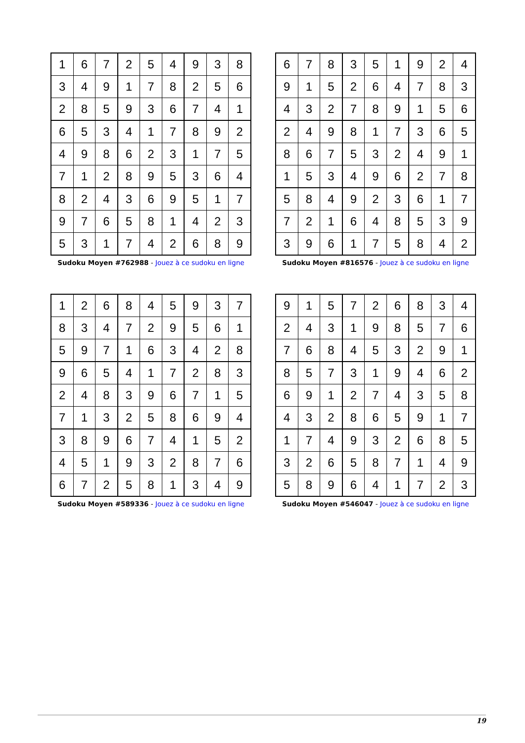| 1 | 6 | 7 | 2 | 5 | 4 | 9 | 3 | 8 |
| 3 | 4 | 9 | 1 | 7 | 8 | 2 | 5 | 6 |
| 2 | 8 | 5 | 9 | 3 | 6 | 7 | 4 | 1 |
| 6 | 5 | 3 | 4 | 1 | 7 | 8 | 9 | 2 |
| 4 | 9 | 8 | 6 | 2 | 3 | 1 | 7 | 5 |
| 7 | 1 | 2 | 8 | 9 | 5 | 3 | 6 | 4 |
| 8 | 2 | 4 | 3 | 6 | 9 | 5 | 1 | 7 |
| 9 | 7 | 6 | 5 | 8 | 1 | 4 | 2 | 3 |
| 5 | 3 | 1 | 7 | 4 | 2 | 6 | 8 | 9 |
Sudoku Moyen #762988 - Jouez à ce sudoku en ligne
| 6 | 7 | 8 | 3 | 5 | 1 | 9 | 2 | 4 |
| 9 | 1 | 5 | 2 | 6 | 4 | 7 | 8 | 3 |
| 4 | 3 | 2 | 7 | 8 | 9 | 1 | 5 | 6 |
| 2 | 4 | 9 | 8 | 1 | 7 | 3 | 6 | 5 |
| 8 | 6 | 7 | 5 | 3 | 2 | 4 | 9 | 1 |
| 1 | 5 | 3 | 4 | 9 | 6 | 2 | 7 | 8 |
| 5 | 8 | 4 | 9 | 2 | 3 | 6 | 1 | 7 |
| 7 | 2 | 1 | 6 | 4 | 8 | 5 | 3 | 9 |
| 3 | 9 | 6 | 1 | 7 | 5 | 8 | 4 | 2 |
Sudoku Moyen #816576 - Jouez à ce sudoku en ligne
| 1 | 2 | 6 | 8 | 4 | 5 | 9 | 3 | 7 |
| 8 | 3 | 4 | 7 | 2 | 9 | 5 | 6 | 1 |
| 5 | 9 | 7 | 1 | 6 | 3 | 4 | 2 | 8 |
| 9 | 6 | 5 | 4 | 1 | 7 | 2 | 8 | 3 |
| 2 | 4 | 8 | 3 | 9 | 6 | 7 | 1 | 5 |
| 7 | 1 | 3 | 2 | 5 | 8 | 6 | 9 | 4 |
| 3 | 8 | 9 | 6 | 7 | 4 | 1 | 5 | 2 |
| 4 | 5 | 1 | 9 | 3 | 2 | 8 | 7 | 6 |
| 6 | 7 | 2 | 5 | 8 | 1 | 3 | 4 | 9 |
Sudoku Moyen #589336 - Jouez à ce sudoku en ligne
| 9 | 1 | 5 | 7 | 2 | 6 | 8 | 3 | 4 |
| 2 | 4 | 3 | 1 | 9 | 8 | 5 | 7 | 6 |
| 7 | 6 | 8 | 4 | 5 | 3 | 2 | 9 | 1 |
| 8 | 5 | 7 | 3 | 1 | 9 | 4 | 6 | 2 |
| 6 | 9 | 1 | 2 | 7 | 4 | 3 | 5 | 8 |
| 4 | 3 | 2 | 8 | 6 | 5 | 9 | 1 | 7 |
| 1 | 7 | 4 | 9 | 3 | 2 | 6 | 8 | 5 |
| 3 | 2 | 6 | 5 | 8 | 7 | 1 | 4 | 9 |
| 5 | 8 | 9 | 6 | 4 | 1 | 7 | 2 | 3 |
Sudoku Moyen #546047 - Jouez à ce sudoku en ligne
19